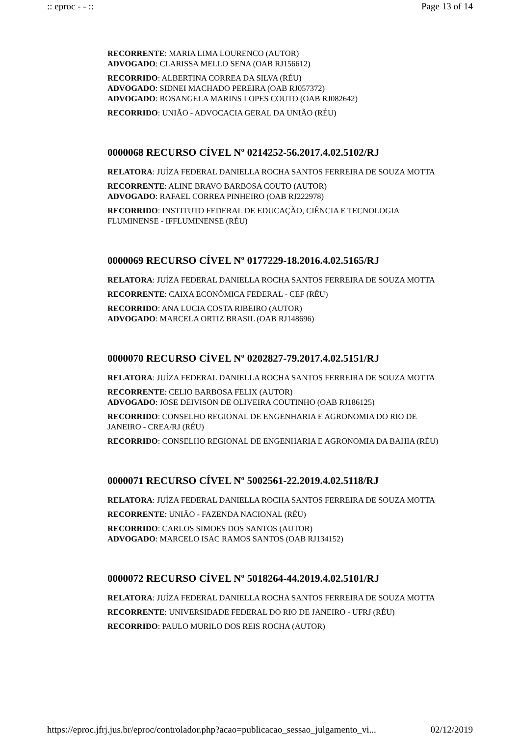:: eproc - - :: Page 13 of 14
RECORRENTE: MARIA LIMA LOURENCO (AUTOR)
ADVOGADO: CLARISSA MELLO SENA (OAB RJ156612)
RECORRIDO: ALBERTINA CORREA DA SILVA (RÉU)
ADVOGADO: SIDNEI MACHADO PEREIRA (OAB RJ057372)
ADVOGADO: ROSANGELA MARINS LOPES COUTO (OAB RJ082642)
RECORRIDO: UNIÃO - ADVOCACIA GERAL DA UNIÃO (RÉU)
0000068 RECURSO CÍVEL Nº 0214252-56.2017.4.02.5102/RJ
RELATORA: JUÍZA FEDERAL DANIELLA ROCHA SANTOS FERREIRA DE SOUZA MOTTA
RECORRENTE: ALINE BRAVO BARBOSA COUTO (AUTOR)
ADVOGADO: RAFAEL CORREA PINHEIRO (OAB RJ222978)
RECORRIDO: INSTITUTO FEDERAL DE EDUCAÇÃO, CIÊNCIA E TECNOLOGIA FLUMINENSE - IFFLUMINENSE (RÉU)
0000069 RECURSO CÍVEL Nº 0177229-18.2016.4.02.5165/RJ
RELATORA: JUÍZA FEDERAL DANIELLA ROCHA SANTOS FERREIRA DE SOUZA MOTTA
RECORRENTE: CAIXA ECONÔMICA FEDERAL - CEF (RÉU)
RECORRIDO: ANA LUCIA COSTA RIBEIRO (AUTOR)
ADVOGADO: MARCELA ORTIZ BRASIL (OAB RJ148696)
0000070 RECURSO CÍVEL Nº 0202827-79.2017.4.02.5151/RJ
RELATORA: JUÍZA FEDERAL DANIELLA ROCHA SANTOS FERREIRA DE SOUZA MOTTA
RECORRENTE: CELIO BARBOSA FELIX (AUTOR)
ADVOGADO: JOSE DEIVISON DE OLIVEIRA COUTINHO (OAB RJ186125)
RECORRIDO: CONSELHO REGIONAL DE ENGENHARIA E AGRONOMIA DO RIO DE JANEIRO - CREA/RJ (RÉU)
RECORRIDO: CONSELHO REGIONAL DE ENGENHARIA E AGRONOMIA DA BAHIA (RÉU)
0000071 RECURSO CÍVEL Nº 5002561-22.2019.4.02.5118/RJ
RELATORA: JUÍZA FEDERAL DANIELLA ROCHA SANTOS FERREIRA DE SOUZA MOTTA
RECORRENTE: UNIÃO - FAZENDA NACIONAL (RÉU)
RECORRIDO: CARLOS SIMOES DOS SANTOS (AUTOR)
ADVOGADO: MARCELO ISAC RAMOS SANTOS (OAB RJ134152)
0000072 RECURSO CÍVEL Nº 5018264-44.2019.4.02.5101/RJ
RELATORA: JUÍZA FEDERAL DANIELLA ROCHA SANTOS FERREIRA DE SOUZA MOTTA
RECORRENTE: UNIVERSIDADE FEDERAL DO RIO DE JANEIRO - UFRJ (RÉU)
RECORRIDO: PAULO MURILO DOS REIS ROCHA (AUTOR)
https://eproc.jfrj.jus.br/eproc/controlador.php?acao=publicacao_sessao_julgamento_vi... 02/12/2019